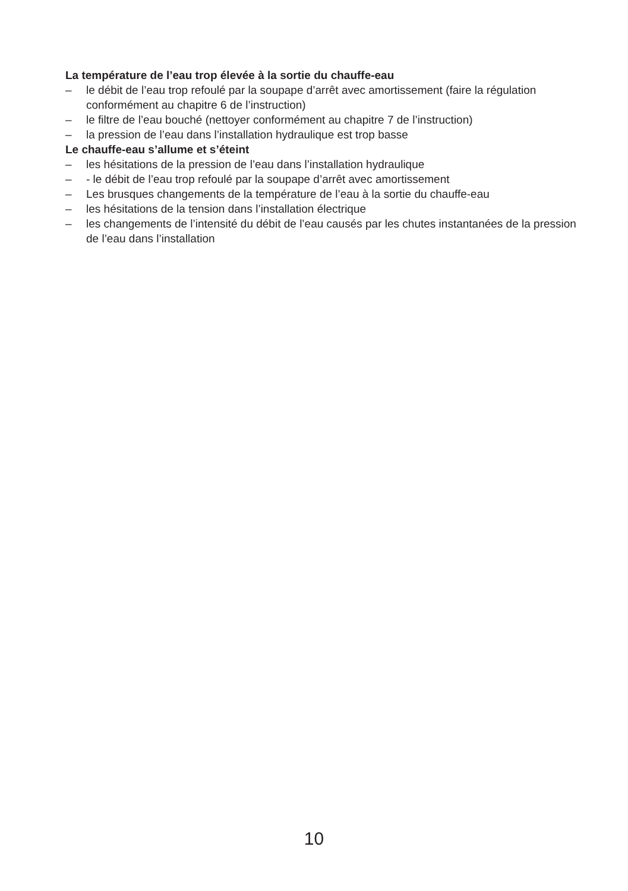La température de l’eau trop élevée à la sortie du chauffe-eau
– le débit de l’eau trop refoulé par la soupape d’arrêt avec amortissement (faire la régulation conformément au chapitre 6 de l’instruction)
– le filtre de l’eau bouché (nettoyer conformément au chapitre 7 de l’instruction)
– la pression de l’eau dans l’installation hydraulique est trop basse
Le chauffe-eau s’allume et s’éteint
– les hésitations de la pression de l’eau dans l’installation hydraulique
– - le débit de l’eau trop refoulé par la soupape d’arrêt avec amortissement
– Les brusques changements de la température de l’eau à la sortie du chauffe-eau
– les hésitations de la tension dans l’installation électrique
– les changements de l’intensité du débit de l’eau causés par les chutes instantanées de la pression de l’eau dans l’installation
10